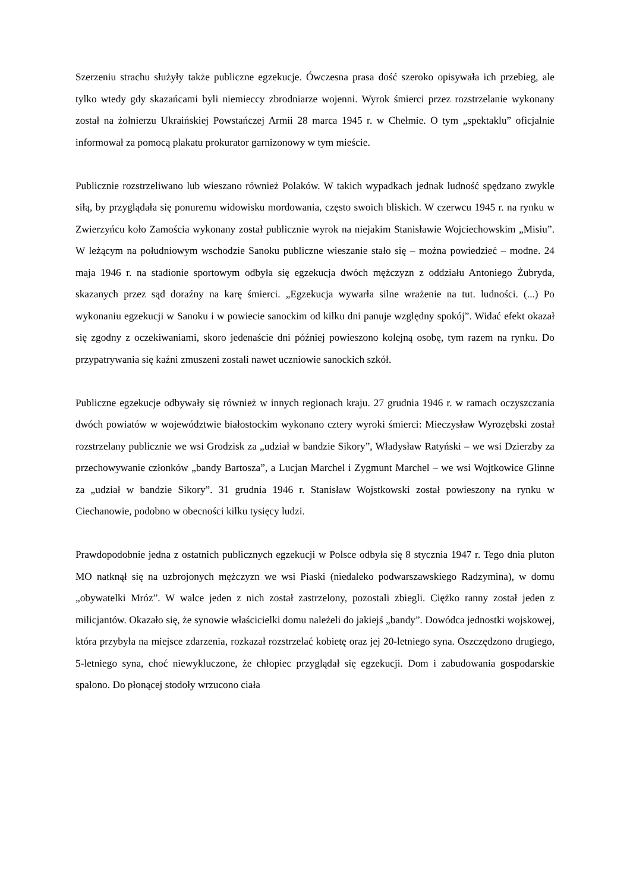Szerzeniu strachu służyły także publiczne egzekucje. Ówczesna prasa dość szeroko opisywała ich przebieg, ale tylko wtedy gdy skazańcami byli niemieccy zbrodniarze wojenni. Wyrok śmierci przez rozstrzelanie wykonany został na żołnierzu Ukraińskiej Powstańczej Armii 28 marca 1945 r. w Chełmie. O tym „spektaklu” oficjalnie informował za pomocą plakatu prokurator garnizonowy w tym mieście.
Publicznie rozstrzeliwano lub wieszano również Polaków. W takich wypadkach jednak ludność spędzano zwykle siłą, by przyglądała się ponuremu widowisku mordowania, często swoich bliskich. W czerwcu 1945 r. na rynku w Zwierzyńcu koło Zamościa wykonany został publicznie wyrok na niejakim Stanisławie Wojciechowskim „Misiu”. W leżącym na południowym wschodzie Sanoku publiczne wieszanie stało się – można powiedzieć – modne. 24 maja 1946 r. na stadionie sportowym odbyła się egzekucja dwóch mężczyzn z oddziału Antoniego Żubryda, skazanych przez sąd doraźny na karę śmierci. „Egzekucja wywarła silne wrażenie na tut. ludności. (...) Po wykonaniu egzekucji w Sanoku i w powiecie sanockim od kilku dni panuje względny spokój”. Widać efekt okazał się zgodny z oczekiwaniami, skoro jedenaście dni później powieszono kolejną osobę, tym razem na rynku. Do przypatrywania się kaźni zmuszeni zostali nawet uczniowie sanockich szkół.
Publiczne egzekucje odbywały się również w innych regionach kraju. 27 grudnia 1946 r. w ramach oczyszczania dwóch powiatów w województwie białostockim wykonano cztery wyroki śmierci: Mieczysław Wyrozębski został rozstrzelany publicznie we wsi Grodzisk za „udział w bandzie Sikory”, Władysław Ratyński – we wsi Dzierzby za przechowywanie członków „bandy Bartosza”, a Lucjan Marchel i Zygmunt Marchel – we wsi Wojtkowice Glinne za „udział w bandzie Sikory”. 31 grudnia 1946 r. Stanisław Wojstkowski został powieszony na rynku w Ciechanowie, podobno w obecności kilku tysięcy ludzi.
Prawdopodobnie jedna z ostatnich publicznych egzekucji w Polsce odbyła się 8 stycznia 1947 r. Tego dnia pluton MO natknął się na uzbrojonych mężczyzn we wsi Piaski (niedaleko podwarszawskiego Radzymina), w domu „obywatelki Mróz”. W walce jeden z nich został zastrzelony, pozostali zbiegli. Ciężko ranny został jeden z milicjantów. Okazało się, że synowie właścicielki domu należeli do jakiejś „bandy”. Dowódca jednostki wojskowej, która przybyła na miejsce zdarzenia, rozkazał rozstrzelać kobietę oraz jej 20-letniego syna. Oszczędzono drugiego, 5-letniego syna, choć niewykluczone, że chłopiec przyglądał się egzekucji. Dom i zabudowania gospodarskie spalono. Do płonącej stodoły wrzucono ciała